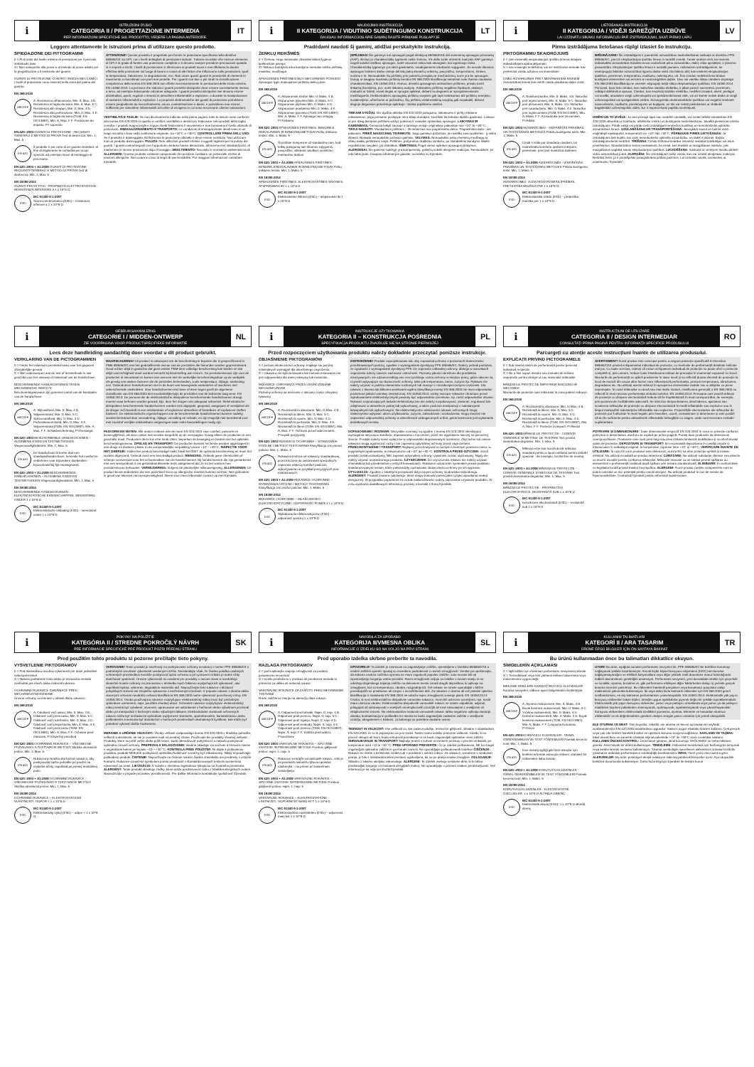i
ISTRUZIONI D'USO
CATEGORIA II / PROGETTAZIONE INTERMEDIA
PER INFORMAZIONI SPECIFICHE SUL PRODOTTO, VEDERE LA PAGINA ANTERIORE.
IT
Leggere attentamente le istruzioni prima di utilizzare questo prodotto.
SPIEGAZIONE DEI PITTOGRAMMI
0 = Al di sotto del livello minimo di prestazioni per il pericolo individuale dato
X= Non sottoposto alla prova o al metodo di prova adatto per la progettazione o il materiale del guanto
GUANTI DI PROTEZIONE CONTRO I RISCHI MECCANICI
I livelli di protezione sono misurati nella zona del palmo del guanto.
EN 388:2016
ABCDEF
A. Resistenza all'abrasione, Min. 0; Max. 4 B. Resistenza al taglio da lama, Min. 0; Max. 5 C. Resistenza allo strappo, Min. 0; Max. 4 D. Resistenza alla perforazione, Min. 0; Max. 4 E. Resistenza al taglio da lama (TDM, EN ISO13997), Min. A; Max. F F. Protezione da impatto, P= superato
EN 420: 2003 GUANTI DI PROTEZIONE - REQUISITI GENERALI E METODI DI PROVA Test di destrezza: Min. 1; Max. 5
EN 420
Il prodotto è più corto di un guanto standard, al fine di migliorarne la comodità per scopi speciali, ad esempio lavori di montaggio di precisione.
EN 420: 2003 + A1:2009 GUANTI DI PROTEZIONE - REQUISITI GENERALI E METODI DI PROVA Test di destrezza: Min. 1; Max. 5
EN 16350:2014
GUANTI PROTETTIVI - PROPRIETÀ ELETTROSTATICHE. RESISTENZA INFERIORE A 1 x 10^8 Ω
ESD
IEC 61340-5-1:2007
Scarica elettrostatica (ESD) – resistenza inferiore a 1 x 10^9 Ω
ATTENZIONE! Questo prodotto è progettato per fornire la protezione specificata nella direttiva 89/686/CE sui DPI, con i livelli dettagliati di prestazioni indicati. Tuttavia ricordate che nessun elemento di DPI è in grado di fornire una protezione completa e si devono sempre prendere precauzioni quando si è esposti a rischi. I livelli di prestazione si riferiscono ai prodotti nuovi e non riflettono la durata effettiva della protezione sul luogo di lavoro a causa di altri fattori che influiscono sulle prestazioni, quali la temperatura, l'abrasione, la degradazione, ecc. Non usare questi guanti in prossimità di elementi in movimento o macchinari con parti non protette. Per i guanti con due o più strati la classificazione complessiva della norma EN 388:2003 non riflette necessariamente le prestazioni dello strato esterno. EN 16350:2014: La persona che indossa i guanti protettivi dissipativi deve essere correttamente messa a terra, ad esempio indossando calzature adeguate. I guanti protettivi dissipativi non devono essere disimballati, aperti, regolati o rimossi in atmosfere infiammabili o esplosive, o durante la manipolazione di sostanze infiammabili o esplosive. Le proprietà elettrostatiche dei guanti di protezione potrebbero essere pregiudicate da invecchiamento, usura, contaminazione e danni, e potrebbero non essere sufficienti per atmosfere infiammabili arricchite di ossigeno in cui sono necessarie ulteriori valutazioni.
VESTIBILITÀ E TAGLIE: Se non diversamente indicato nella prima pagina, tutte le misure sono conformi alla norma EN 420:2003 in quanto a comfort, vestibilità e destrezza. Indossare solo prodotti della taglia corretta. I prodotti troppo larghi o troppo stretti limiteranno il movimento e non forniranno il livello ottimale di protezione. IMMAGAZZINAMENTO E TRASPORTO: Le condizioni di immagazzinato ideali sono in un luogo asciutto e buio nella confezione originale, tra +10°C e +30°C. CONTROLLARE PRIMA DELL'USO: Se il prodotto è danneggiato, NON fornirà la protezione ottimale e deve essere sostituito. Non utilizzare mai un prodotto danneggiato. PULIZIA: Non utilizzare prodotti chimici o oggetti taglienti per la pulizia dei guanti. I guanti contrassegnati con l'opportuno simbolo hanno dimostrato, attraverso test standardizzati, di mantenere le stesse prestazioni dopo il lavaggio. SMALTIMENTO: Secondo le normative ambientali locali. ALLERGENI: Questo prodotto contiene componenti che possono costituire un potenziale rischio di reazioni allergiche. Non usare in caso di segni di ipersensibilità. Per maggiori informazioni contattare Ejendals.
i
NAUDOJIMO INSTRUKCIJA
II KATEGORIJA / VIDUTINIO SUDĖTINGUMO KONSTRUKCIJA
DAUGIAU INFORMACIJOS APIE GAMINĮ RASITE PIRMAME PUSLAPYJE
LT
Pradėdami naudoti šį gaminį, atidžiai perskaitykite instrukciją.
ŽENKLŲ REIKŠMĖS
0 = Žemiau, negu minimalus charakteristikos lygmuo konkrečiam pavojui
X= Nebuvo bandytas arba bandymo metodas netiko pirštinių modeliui, medžiagai.
APSAUGINĖS PIRŠTINĖS NUO MECHANINIO POVEIKIO
Apsaugos lygis matuojamas pirštinių delnų plote.
EN 388:2016
ABCDEF
A. Atsparumas trinčiai Min. 0; Maks. 4 B. Atsparumas įpjovimui Min. 0; Maks. 5 C. Atsparumas plyšimui Min. 0; Maks. 4 D. Atsparumas pradūrimui Min. 0; Maks. 4 E. Atsparumas įpjovimui (TDM, EN ISO13997) Min. A; Maks. F F. Apsauga nuo smūgių, P=Tinkama
EN 420: 2003 APSAUGINĖS PIRŠTINĖS. BENDRIEJI REIKALAVIMAI IR BANDYMŲ METODAI Pirštų miklumo testas: Min. 1; Maks. 5
EN 420
Ši pirštinė trumpesnė už standartinę tam, kad teiktų patogumą tam tikromis sąlygomis, pavyzdžiui, atliekant smulkius surinkimo, montavimo darbus.
EN 420: 2003 + A1:2009 APSAUGINĖS PIRŠTINĖS. BENDRIEJI REIKALAVIMAI IR BANDYMŲ METODAI Pirštų miklumo testas: Min. 1; Maks. 5
EN 16350:2014
APSAUGINĖS PIRŠTINĖS. ELEKTROSTATINĖS SAVYBĖS. ATSPARUMAS IKI 1 x 10^8 Ω
ESD
IEC 61340-5-1:2007
Elektrostatinė iškrova (ESD) – atsparumas iki 1 x 10^9 Ω
ĮSPĖJIMAS! Šis gaminys turi apsaugoti pagal direktyvą 89/686/EEB dėl asmeninių apsaugos priemonių (AAP), tikslius jo charakteristikų lygmenis rasite žemiau. Vis dėlto turite atsiminti, kad joks AAP gaminys negali suteikti visiškos apsaugos, todėl visuomet reikia būti atsargiam, kai egzistuoja rizika. Charakteristikų lygmenys yra skirti gaminiams, naudojamiems idealiomis sąlygomis. Jie nerodo tikrosios apsaugos trukmės darbo vietoje dėl kitų įtaką darančių veiksnių, pavyzdžiui, temperatūros, trinties, suirimo ir kt. Nenaudokite šių pirštinių prie judančių įrenginių ar mechanizmų, kurie yra be apsaugos. Dviejų ar daugiau sluoksnių pirštinių bendra EN 388:2003 klasifikacija nebūtinai rodo išorinio sluoksnio charakteristikas. EN 16350:2014: Asmuo, dėvintis apsaugines antistatines pirštines, privalo turėti tinkamą įžeminimą, pvz. avėti tinkamą avalynę. Antistatinių pirštinių negalima išpakuoti, atidaryti, matuotis ar šalinti, esant degiai ar sprogiai aplinkai, dirbant su degiomis ar sprogstamosiomis medžiagomis. Elektrostatinės apsauginių pirštinių savybės gali tapti netinkamos dėl pirštinių senėjimo, susidėvėjimo, užteršumo ar pažeidimų. Šių pirštinių elektrostatinių savybių gali nepakakti, dirbant degioje deguonies prisotintoje aplinkoje - būtina papildoma analizė.
TINKAMI DYDŽIAI. Visi dydžiai atitinka EN 420:2003 patogumo, tinkamumo ir pirštų miklumo reikalavimus, jeigu pirmame puslapyje nėra kitaip nurodyta. Dėvėkite tik tinkamo dydžio gaminius. Laisvos ar per daug įtemptos pirštinės varžys judesius ir neuteiks optimalios apsaugos. LAIKYMAS IR GABENIMAS. Geriausia laikyti sausoje ir tamsioje vietoje originalioje pakuotėje nuo +10° iki +30° C. TIKKA NAUDOTI. Vienkartines pirštines – 36 mėnesius nuo pagaminimo datos. Pagaminimo data - ant pakuotės. PRIEŠ NAUDOJIMĄ TIKRINKITE. Jeigu gaminys pažeistas, jis neatliks savo paskirties - jį reikia išmesti. Niekada nenaudokite pažeisto gaminio. VALYMAS. Nenaudokite jokių cheminių medžiagų ar aštrių daiktų pirštinėms valyti. Pirštinės, pažymėtos skalbimo simboliu, po standartinio bandymo išlaikė nepakitusias savybes, jas išskalbus. IŠMETIMAS. Pagal vietos aplinkos apsaugos įstatymus. ALERGENAI. Šio gaminio sudėtyje yra komponentų, galinčių sukelti alergines reakcijas. Nenaudokite, jei oda labai jautri. Daugiau informacijos gausite, susisiekę su Ejendals.
i
LIETOŠANAS INSTRUKCIJA
II KATEGORIJA / VIDĒJI SAREŽĢĪTA UZBŪVE
LAI UZZINĀTU SĪKĀKU INFORMĀCIJU PAR IZSTRĀDĀJUMU, SKAT. PIRMO LAPU
LV
Pirms izstrādājuma lietošanas rūpīgi izlasiet šo instrukciju.
PIKTOGRAMMU SKAIDROJUMS
0 = zem minimālā ekspluatācijas īpašību līmeņa dotajam individuālajam apdraudējumam
X = nav iesniegts testēšanai, vai arī testēšanas metode nav piemērota cimdu uzbūvei vai materiālam
CIMDI AIZSARDZĪBAI PRET MEHĀNISKIEM RISKIEM
Aizsardzības līmeni tiek mērīti cimdu plaukstas daļas zonā.
EN 388:2016
ABCDEF
A. Nodilumizturība, Min. 0; Maks. 4 B. Noturība pret iegriezumiem, Min. 0; Maks. 5 C. Noturība pret plīsumiem, Min. 0; Maks. 4 D. Noturība pret caurduršanu, Min. 0; Maks. 4 E. Noturība pret iegriezumiem (TDM, EN ISO13997), Min. A; Maks. F F. Aizsardzība pret triecieniem, P=Atbilst
EN 420: 2003 AIZSARGCIMDI - VISPĀRĪGĀS PRASĪBAS UN TESTĒŠANAS METODES Pirkstu kustīguma tests: Min. 1; Maks. 5
EN 420
Cimdi ir īsāki par standarta cimdiem, lai nodrošinātu komfortu īpašiem mērķiem, piemēram, precīzas montāžas darbiem.
EN 420: 2003 + A1:2009 AIZSARGCIMDI - VISPĀRĪGĀS PRASĪBAS UN TESTĒŠANAS METODES Pirkstu kustīguma tests: Min. 1; Maks. 5
EN 16350:2014
AIZSARGCIMDI - ELEKTROSTATISKĀS ĪPAŠĪBAS. PRETESTĪBA MAZĀKA PAR 1 x 10^8 Ω
ESD
IEC 61340-5-1:2007
Elektrostatiskā izlāde (ESD) – pretestība mazāka par 1 x 10^9 Ω
BRĪDINĀJUMS! Šis izstrādājums ir paredzēts aizsardzības nodrošināšanai saskaņā ar direktīvu PPE 89/686/EC, precīzi ekspluatācijas īpašību līmeņi ir norādīti zemāk. Tomēr ņemiet vērā, ka neviens individuālās aizsardzības līdzeklis nevar nodrošināt pilnu aizsardzību, tādēļ, riska apstākļos, ir jāievēro piesardzība. Ekspluatācijas īpašību līmeņi ir norādīti jauniem, nelietotiem izstrādājumiem, tie neatspoguļo faktisko aizsardzības ilgumu darba vietā citu faktoru dēļ, kas ietekmē ekspluatācijas īpašības, piemēram, temperatūru, nodilumu, nolietojumu, utt. Šos cimdus nedrīkst lietot blakus kustīgiem elementiem vai iericēm ar neaizsargātām daļām. Divu vai vairāku slāņu cimdiem vispārīgā EN 388:2003 klasifikācija ne vienmēr atspoguļo ārējā slāņa ekspluatācijas īpašības. EN 16350:2014 Personai, kura lieto cimdus, kas nodrošina statisko elektrību, ir jābūt pareizi sazemētai, piemēram, valkājot atbilstošus apavus. Cimdus, kas neuzkrāj statisko elektrību, nedrīkst izsaiņot, atvērt, pielāgot vai novilkt, atrodoties viegli uzliesmojošā vai sprādzienbīstamā vidē, vai arī kamēr notiek darbs ar viegli uzliesmojošām vai sprāgstošām vielām. Aizsargcimdu elektrostatiskās īpašības var negatīvi ietekmēt novecošanās, nodilums, piesārņojums un bojājumi, un tās var nebūt pietiekamas ar skābekli bagātinātās uzliesmojošās vidēs, kur ir nepieciešami papildu novērtējumi.
IZMĒRI UN TO IZVĒLE: Ja vien pirmajā lapā nav norādīts savādāk, visi izmēri atbilst standartam EN 420:2003 attiecībā uz komfortu, atbilstošu izmēru un kustīguma nodrošināšanu. Jāvalkā piemērota izmēra izstrādājums. Pārāk vaļīgi vai pārāk cieši izstrādājumi ierobežos kustības un nenodrošinās optimālo aizsardzības līmeni. UZGLABĀŠANA UN TRANSPORTĒŠANA: Jāuzglabā sausā un tumšā vietā oriģinālajā iepakojumā, temperatūrā no +10° līdz +30°C. PĀRBAUDE PIRMS LIETOŠANAS: Ja izstrādājums tiek bojāts, tas vairs nenodrošinās optimālo aizsardzību, un tādēļ ir jāizmet. Bojātu izstrādājumu lietot nedrīkst. TĪRĪŠANA: Cimdu tīrīšanai nedrīkst izmantot nekādas ķīmikālijas vai asus priekšmetus. Standartizētos testos noskaidrots, ka cimdi, kas marķēti ar mazgāšanas simbolu, pēc mazgāšanas saglabā savas ekspluatācijas īpašības. LIKVIDĒŠANA: Saskaņā ar vietējiem tiesību aktiem vides aizsardzības jomā. ALERĢĒNI: Šis izstrādājums satur vielas, kas var izraisīt alerģiskas reakcijas. Nedrīkst lietot, ja ir parādījušās paaugstinātas jutības pazīmes. Lai uzzinātu vairāk, sazinieties ar uzņēmumu "Ejendals".
i
GEBRUIKSAANWIJZING
CATEGORIE I / MIDDEN-ONTWERP
ZIE VOORPAGINA VOOR PRODUCTSPECIFIEKE INFORMATIE
NL
Lees deze handleiding aandachtig door voordat u dit product gebruikt.
VERKLARING VAN DE PICTOGRAMMEN
0 = Onder het minimum prestatieniveau voor het gegeven afzonderlijke gevaar
X = Niet onderworpen aan de test of testmethode is niet geschikt voor het ontwerp of materiaal van de handschoen
BESCHERMENDE HANDSCHOENEN TEGEN MECHANISCHE RISICO'S
Beschermingsniveaus zijn gemeten vanaf van de handpalm van de handschoen.
EN 388:2016
ABCDEF
A. Slijtvastheid, Min. 0; Max. 4 B. Snijweerstand, Min. 0; Max. 5 C. Scheurvastheid, Min. 0; Max. 4 D. Perforatieweerstand, Min. 0; Max. 4 E. Snijweerstand (TDM, EN ISO13997), Min. A; Max. F F. Schokbescherming, P=Geslaagd
EN 420: 2003 BESCHERMENDE HANDSCHOENEN – ALGEMENE EISEN EN TESTMETHODEN Vingervaardigheidstest: Min. 1; Max. 5
EN 420
De handschoen is korter dan een standaardhandschoen, teneinde het comfort te verbeteren voor bijzondere doeleinden - bijvoorbeeld bij fijn montagewerk.
EN 420: 2003 + A1:2009 BESCHERMENDE HANDSCHOENEN – ALGEMENE EISEN EN TESTMETHODEN Vingervaardigheidstest: Min. 1; Max. 5
EN 16350:2014
BESCHERMENDE HANDSCHOENEN - ELEKTROSTATISCHE EIGENSCHAPPEN. WEERSTAND ONDER 1 x 10^8 Ω
ESD
IEC 61340-5-1:2007
Elektrostatische ontlading (ESD) – weerstand onder 1 x 10^9 Ω
WAARSCHUWING! Dit product is ontworpen om de bescherming te bepalen die is gespecificeerd in PBM 89/686/EG met het gedetailleerde niveau van de prestaties die hieronder worden gepresenteerd. Houd echter altijd in gedachte dat geen enkele PBM-item volledige bescherming kan bieden en dat altijd voorzichtigheid moet worden betracht bij blootstelling aan risico's. De prestatieniveaus zijn voor de producten in nieuwstaat en komen niet overeen met de werkelijke beschermingsduur op de werkplek als gevolg van andere factoren die de prestaties beïnvloeden, zoals temperatuur, slijtage, aantasting enz. Gebruik deze handschoenen niet in de buurt van bewegende onderdelen of machines met onbeschermde onderdelen. Voor handschoenen met twee of meer lagen geeft de algemene classificatie van EN 388:2003 niet noodzakelijkerwijs de prestaties van de buitenste laag weer. EN 16350:2014: De persoon die de elektrostatische dissipatieve beschermende handschoenen draagt, moeten naar behoren worden geaard, bijv. door het dragen van adequaat schoeisel. Elektrostatische dissipatieve beschermende handschoenen worden niet uitgepakt, geopend, aangepast of verwijderd als de drager zich bevindt in een ontvlambare of explosieve atmosfeer of brandbare of explosieve stoffen hanteert. De elektrostatische eigenschappen van de beschermende handschoenen kunnen nadelig worden beïnvloed door veroudering, slijtage, vervuiling en schade, en zijn mogelijk niet toereikend voor met zuurstof verrijkte ontvlambare omgevingen waar extra beoordelingen nodig zijn.
PASVORM EN MATEN: Alle maten voldoen aan de norm EN 420:2003 voor comfort, pasvorm en beweeglijkheid, als deze zaken niet worden toegelicht op de voorpagina. Draag alleen de producten in een geschikte maat. Producten die te los of te strak zitten, beperken de beweging en bieden niet het optimale beschermingsniveau. OPSLAG EN TRANSPORT: De producten kunnen het beste worden opgeslagen in een droge en donkere plaats, in de oorspronkelijke verpakking tussen +10° - +30°C. INSPECTIE VOOR HET GEBRUIK: Indien het product beschadigd raakt, biedt het NIET de optimale bescherming en moet het worden afgevoerd. Gebruik nooit een beschadigd product. REINIGING: Gebruik geen chemicaliën of scherpe voorwerpen voor het schoonmaken van de handschoenen. Bij handschoenen die zijn gemarkeerd met een wassymbool is via gestandaardiseerde tests aangetoond dat ze na het wassen hun prestatieniveau behouden. VERWIJDERING: Volgens de plaatselijke milieuwetgeving. ALLERGENEN: Dit product bevat onderdelen die een potentieel risico op allergische reacties kunnen vormen. Niet gebruiken in geval van tekenen van overgevoeligheid. Neem voor meer informatie contact op met Ejendals.
i
INSTRUKCJE UŻYTKOWANIA
KATEGORIA II – KONSTRUKCJA POŚREDNIA
SPECYFIKACJA PRODUKTU ZNAJDUJE SIĘ NA STRONIE PIERWSZEJ
PL
Przed rozpoczęciem użytkowania produktu należy dokładnie przeczytać poniższe instrukcje.
OBJAŚNIENIE PIKTOGRAMÓW
0 = poziom skuteczności ochrony znajduje się poniżej minimalnych wymagań dla określonego zagrożenia.
X = rękawica nie była testowana lub metoda testowania nie jest odpowiednia dla danej rękawicy lub materiału.
RĘKAWICE CHRONIĄCE PRZED ZAGROŻENIAMI MECHANICZNYMI
Poziomy ochrony są mierzone z obszaru części chwytnej rękawicy.
EN 388:2016
ABCDEF
A. Rezistență la abraziune, Min. 0; Max. 4 B. Rezistență la tăiere, Min. 0; Max. 5 C. Rezistență la rupere, Min. 0; Max. 4 D. Rezistență la perforație, Min. 0; Max. 4 E. Rezistență la tăiere (TDM, EN ISO13997), Min. A; Max. F F. Ochrona przed uderzeniami, P=wynik pozytywny
EN 420: 2003 RĘKAWICE OCHRONNE – WYMAGANIA OGÓLNE I METODY TESTOWANIA Klasyfikacja zręczności palców: Min. 1; Maks. 5
EN 420
Rękawica krótsza od rękawicy standardowej, przeznaczona do zastosowań specjalnych; zapewnia większy komfort podczas wykonywania na przykład precyzyjnych prac montażowych.
EN 420: 2003 + A1:2009 RĘKAWICE OCHRONNE – WYMAGANIA OGÓLNE I METODY TESTOWANIA Klasyfikacja zręczności palców: Min. 1; Maks. 5
EN 16350:2014
RĘKAWICE OCHRONNE – WŁAŚCIWOŚCI ELEKTROSTATYCZNE. ODPORNOŚĆ PONIŻEJ 1 x 10^8 Ω
ESD
IEC 61340-5-1:2007
Wyładowania elektrostatyczne (ESD) – odporność poniżej 1 x 10^9 Ω
OSTRZEŻENIE! Produkt zaprojektowano tak, aby zapewniał ochronę o poziomach skuteczności przedstawionych poniżej, zgodnie z wymaganiami dyrektywy PPE 89/686/EC. Należy jednak pamiętać, że zgodność z wymaganiami dyrektywy PPE nie zapewnia całkowitej ochrony, dlatego w warunkach zagrożenia należy zawsze zachować ostrożność. Poziomy jakości określono dla produktów nieużywanych; nie odzwierciedlają one rzeczywistego czasu ochrony w miejscu pracy, gdzie obecne są czynniki wpływające na skuteczność ochrony, takie jak temperatura, tarcie, zużycie itp. Rękawic nie należy używać w pobliżu elementów ruchomych lub maszyn z niezabezpieczonymi częściami. Dla rękawic z dwoma lub kilkoma warstwami ogólna klasyfikacja normy EN 388:2003 nie musi odpowiadać poziomowi jakości warstwy zewnętrznej. EN 16350:2014: osoby noszące rękawice chroniące przed wyładowaniami elektrostatycznymi powinny być odpowiednio uziemione, np. nosić odpowiednie obuwie. Rękawic rozpraszających ładunki elektrostatyczne nie należy rozpakowywać, otwierać, regulować lub zdejmować w atmosferze palnej lub wybuchowej, a także podczas manipulacji z substancjami łatwopalnymi lub wybuchowymi. Na elektrostatyczne właściwości rękawic ochronnych mogą niekorzystnie wpływać: okres użytkowania, zużycie, zabrudzenia i uszkodzenia; mogą również nie zapewniać odpowiedniej ochrony w atmosferach wzbogaconych w tlen, gdzie konieczne jest wykonanie dodatkowych testów.
DOPASOWANIE I ROZMIAR: Wszystkie rozmiary są zgodne z normą EN 420:2003 określającą wymagania dotyczące komfortu, dopasowania i zręczności, jeżeli nie wyjaśniono inaczej na pierwszej stronie. Produkt należy nosić wyłącznie w odpowiednio dopasowanym rozmiarze. Zbyt luźne lub ciasne rękawice mogą ograniczać ruchy i nie zapewnią optymalnej ochrony przed zagrożeniem. PRZECHOWYWANIE I TRANSPORT: Najlepiej przechowywać w suchym i ciemnym pomieszczeniu, w oryginalnym opakowaniu, w temperaturze od +10° do +30 °C. KONTROLA PRZED UŻYCIEM: Jeżeli produkt został uszkodzony, NIE zapewni optymalnej ochrony i powinien zostać utylizowany. Nigdy nie należy używać uszkodzonego produktu. CZYSZCZENIE: Do czyszczenia rękawic nie należy używać chemikaliów lub przedmiotów o ostrych krawędziach. Rękawice oznaczone symbolem prania poddano standaryzowanym testom, które potwierdziły zachowanie skuteczności ochrony po ich wypraniu. UTYLIZACJA: Zgodnie z lokalnymi przepisami dotyczącymi ochrony środowiska naturalnego. ALERGENY: Produkt zawiera substancje, które mogą stanowić potencjalne ryzyko wywołania reakcji alergicznej. W przypadku pojawienia się oznak nadwrażliwości należy zaprzestać używania produktu. W celu uzyskania dodatkowych informacji, prosimy o kontakt z firmą Ejendals.
i
INSTRUCȚIUNI DE UTILIZARE
CATEGORIA II / DESIGN INTERMEDIAR
CONSULTAȚI PRIMA PAGINĂ PENTRU INFORMAȚII SPECIFICE PRODUSULUI
RO
Parcurgeți cu atenție aceste instrucțiuni înainte de utilizarea produsului.
EXPLICAȚII PRIVIND PICTOGRAMELE
0 = Sub nivelul minim de performanță pentru pericolul individual respectiv
X = Nu a fost supus testului sau metodei de testare nepotrivite pentru design-ul sau materialul mănușilor
MĂNUȘI DE PROTECȚIE ÎMPOTRIVA RISCURILOR MECANICE
Nivelurile de protecție sunt măsurate în zona palmei mănușii.
EN 388:2016
ABCDEF
A. Rezistență la abraziune, Min. 0; Max. 4 B. Rezistență la tăiere, Min. 0; Max. 5 C. Rezistență la rupere, Min. 0; Max. 4 D. Rezistență la perforație, Min. 0; Max. 4 E. Rezistență la tăiere (TDM, EN ISO13997), Min. A; Max. F F. Protecție la impact, P=Reușit
EN 420: 2003 MĂNUȘI DE PROTECȚIE - CERINȚE GENERALE ȘI METODE DE TESTARE Test privind dexteritatea degetelor: Min. 1; Max. 5
EN 420
Mănușa este mai scurtă decât mănușa standard pentru a spori confortul pentru utilizări speciale - de exemplu, lucrări fine de montaj.
EN 420: 2003 + A1:2009 MĂNUȘI DE PROTECȚIE - CERINȚE GENERALE ȘI METODE DE TESTARE Test privind dexteritatea degetelor: Min. 1; Max. 5
EN 16350:2014
MĂNUȘI DE PROTECȚIE - PROPRIETĂȚI ELECTROSTATICE. REZISTENȚĂ SUB 1 x 10^8 Ω
ESD
IEC 61340-5-1:2007
Descărcare electrostatică (ESD) – rezistență sub 1 x 10^9 Ω
AVERTISMENT! Acest produs este conceput pentru a asigura protecția specificată în Directiva 89/686/CEE privind echipamentul individual de protecție, cu nivelurile de performanță detaliate indicate mai jos. Cu toate acestea, rețineți că niciun echipament individual de protecție nu poate oferi o protecție completă și, prin urmare, trebuie luate întotdeauna măsuri de precauție în momentul expunerii la riscuri. Nivelurile de performanță se aplică produselor în stare nouă și nu reflectă durata efectivă de protecție la locul de muncă din cauza altor factori care influențează performanța, precum temperatura, abraziunea, degradarea etc. Nu utilizați aceste mănuși în apropierea elementelor mobile sau a utilajelor cu piese neprotejate. În cazul mănușilor cu două sau mai multe straturi, clasificarea generală a EN 388:2003 nu reflectă în mod necesar performanța stratului exterior. EN 16350:2014: Persoana care poartă mănuși de protecție cu disipare electrostatică trebuie să fie împământată în mod corespunzător, de exemplu, prin purtarea de încălțăminte adecvată. Se interzice despachetarea, deschiderea, ajustarea sau scoaterea mănușilor de protecție cu disipare electrostatică în medii inflamabile sau explozive sau în timpul manipulării substanțelor inflamabile sau explozive. Proprietățile electrostatice ale mănușilor de protecție pot fi afectate în mod negativ prin învechire, uzură, contaminare și deteriorare și este posibil să nu fie suficiente pentru atmosferele inflamabile îmbogățite cu oxigen, unde sunt necesare evaluări suplimentare.
POTRIVIRE ȘI DIMENSIONARE: Toate dimensiunile respectă EN 420:2003 în ceea ce privește confortul, potrivirea și dexteritatea, dacă nu se explică pe prima pagină. Purtați doar produsele de dimensiuni corespunzătoare. Produsele care sunt prea largi sau prea strâmte limitează mobilitatea și nu oferă nivelul optim de protecție. DEPOZITARE ȘI TRANSPORT: Se recomandă depozitarea în condiții uscate și întunecoase în ambalajul original, la temperaturi cuprinse între +10° și +30°C. VERIFICARE ÎNAINTE DE UTILIZARE: În cazul în care produsul este deteriorat, acesta NU va oferi protecție optimă și trebuie eliminat. Nu utilizați niciodată un produs deteriorat. CURĂȚARE: Nu utilizați substanțe chimice sau obiecte cu muchii ascuțite pentru curățarea mănușilor. Mănușile marcate cu un simbol privind spălarea au demonstrat o performanță continuă după spălare prin testare standardizată. ELIMINARE: În conformitate cu legislația locală privind mediul înconjurător. ALERGENI: Acest produs conține componente care ar putea constitui un risc potențial pentru reacții alergice. Nu utilizați produsul în caz de semne de hipersensibilitate. Contactați Ejendals pentru informații suplimentare.
i
POKYNY NA POUŽITIE
KATEGÓRIA II / STREDNE POKROČILÝ NÁVRH
PRE INFORMÁCIE ŠPECIFICKÉ PRE PRODUKT POZRI PREDNÚ STRANU
SK
Pred použitím tohto produktu si pozorne prečítajte tieto pokyny.
VYSVETLENIE PIKTOGRAMOV
0 = Pod minimálnou úrovňou výkonnosti pre dané jednotlivé nebezpečenstvá
X = Nebolo podrobené testu alebo je testovacia metóda nevhodná pre návrh alebo materiál rukavice
OCHRANNÉ RUKAVICE CHRÁNIACE PRED MECHANICKÝMI RIZIKAMI
Úrovne ochrany sú merané v oblasti dlane rukavice.
EN 388:2016
ABCDEF
A. Odolnosť voči oderu, Min. 0; Max. 4 B. Odolnosť voči prerezaniu, Min. 0; Max. 5 C. Odolnosť voči roztrhnutiu, Min. 0; Max. 4 D. Odolnosť voči prepichnutiu, Min. 0; Max. 4 E. Odolnosť voči prerezaniu (TDM, EN ISO13997), Min. A; Max. F F. Ochrana pred nárazom, P=Úspešný priechod
EN 420: 2003 OCHRANNÉ RUKAVICE – VŠEOBECNÉ POŽIADAVKY A TESTOVACIE METÓDY Skúška obratnosti prstov: Min. 1; Max. 5
EN 420
Rukavica je kratšia ako bežná rukavica, aby poskytovala lepšie pohodlie pri použití na osobitné účely, napríklad pri jemnej montážnej práci.
EN 420: 2003 + A1:2009 OCHRANNÉ RUKAVICE – VŠEOBECNÉ POŽIADAVKY A TESTOVACIE METÓDY Skúška obratnosti prstov: Min. 1; Max. 5
EN 16350:2014
OCHRANNÉ RUKAVICE – ELEKTROSTATICKÉ VLASTNOSTI. ODPOR < 1 x 10^8 Ω
ESD
IEC 61340-5-1:2007
Elektrostatický výboj (ESD) – odpor < 1 x 10^9 Ω
VAROVANIE! Tento produkt je navrhnutý na poskytovanie ochrany uvedenej v norme PPE 89/686/ES s podrobnými úrovňami výkonnosti uvedenými nižšie. Nezabúdajte však, že žiadna položka osobných ochranných prostriedkov nemôže poskytovať úplnú ochranu a pri vystavení rizikám je nutné vždy dodržiavať opatrnosť. Úrovne výkonnosti sú uvedené pre produkty v novom stave a neodrážajú skutočné trvanie ochrany na pracovisku v dôsledku iných faktorov ovplyvňujúcich výkonnosť, ako napríklad teplota, oderenie, degradácie materiálu atď. Nepoužívajte tieto rukavice v blízkosti pohyblivých súčastí ani strojného vybavenia s nechránenými časťami. V prípade rukavíc s dvoma alebo viacerými vrstvami neodráža celková klasifikácia EN 388:2003 nutne výkonnosť povrchovej vrstvy. EN 16350:2014: Osoba používajúca rukavice rozptyľujúce elektrostatický náboj musí byť príslušným spôsobom uzemnená, napr. použitím vhodnej obuvi. Ochranné rukavice rozptyľujúce elektrostatický náboj nesmú byť vybalené, otvorené, upravované ani odstránené v horľavom alebo výbušnom prostredí alebo pri manipulácii s horľavými alebo výbušnými látkami. Elektrostatické vlastnosti ochranných rukavíc môžu byť nežiaducim spôsobom ovplyvnené starnutím, opotrebovaním, kontamináciou alebo poškodením a nemusia byť dostatočné v horľavých prostrediach obohatených kyslíkom, kde môže byť potrebné vykonať ďalšie hodnotenie.
MERANIE A URČENIE VEĽKOSTI: Všetky veľkosti zodpovedajú norme EN 420:2003 z hľadiska pohodlia, veľkosti a obratnosti, ak nie je uvedené inak na prednej strane. Používajte len produkty vhodnej veľkosti. Produkty, ktoré sú príliš voľné alebo príliš tesné, budú obmedzovať pohyblivosť a nebudú poskytovať optimálnu úroveň ochrany. PREPRAVA A SKLADOVANIE: Ideálne skladujte na suchom a tmavom mieste v originálnom balení pri teplote +10 – +30 °C. KONTROLA PRED POUŽITÍM: Ak dôjde k poškodeniu produktu, produkt NEBUDE poskytovať optimálnu funkčnosť a mal by byť zlikvidovaný. Nikdy nepoužívajte poškodený produkt. ČISTENIE: Nepoužívajte na čistenie rukavíc žiadne chemikálie ani predmety s ostrými hranami. Rukavice označené symbolom prania preukázali v štandardizovaných testoch nezmenenú výkonnosť po praní. LIKVIDÁCIA: V súlade s miestnou legislatívou týkajúcou sa životného prostredia. ALERGÉNY: Tento produkt obsahuje zložky, ktoré môžu predstavovať riziko z hľadiska alergických reakcií. Nepoužívajte v prípade príznakov precitlivenosti. Pre ďalšie informácie kontaktujte spoločnosť Ejendals.
i
NAVODILA ZA UPORABO
KATEGORIJA II/VMESNA OBLIKA
INFORMACIJE O IZDELKU SO NA VOLJO NA PRVI STRANI
SL
Pred uporabo izdelka skrbno preberite ta navodila.
RAZLAGA PIKTOGRAMOV
0 = pod najmanjšo stopnjo zmogljivosti za podano posamezno nevarnost
X = ni bilo predloženo v preskus ali preskusna metoda ni primerna za obliko ali material rokavic
VAROVALNE ROKAVICE ZA ZAŠČITO PRED MEHANSKIMI TVEGANJI
Ravni zaščite se merijo na območju dlani rokavic.
EN 388:2016
ABCDEF
A. Odpornost proti obrabi, Najm. 0; najv. 4 B. Odpornost proti prerezu, Najm. 0; najv. 5 C. Odpornost proti trganju, Najm. 0; najv. 4 D. Odpornost proti prebodu, Najm. 0; najv. 4 E. Odpornost proti prerezu (TDM, EN ISO13997), Najm. A; najv. F F. Zaščita pred udarci, P=pozitivno
EN 420: 2003 VAROVALNE ROKAVICE – SPLOŠNE ZAHTEVE IN PRESKUSNE METODE Preskus gibljivosti prstov: najm. 1; najv. 5
EN 420
Rokavice so krajše od običajnih rokavic, zato je pri posebnih namenih njihova uporaba udobnejša – na primer pri natančnem sestavljanju.
EN 420: 2003 + A1:2009 VAROVALNE ROKAVICE – SPLOŠNE ZAHTEVE IN PRESKUSNE METODE Preskus gibljivosti prstov: najm. 1; najv. 5
EN 16350:2014
VAROVALNE ROKAVICE – ELEKTROSTATIČNE LASTNOSTI. ODPORNOST MANJ KOT 1 x 10^8 Ω
ESD
IEC 61340-5-1:2007
Elektrostatična razelektritev (ESD) – odpornost manj kot 1 x 10^9 Ω
OPOZORILO! Ta izdelek je zasnovan za zagotavljanje zaščite, opredeljene v Direktivi 89/686/EGS o osebni zaščitni opremi; spodaj so navedene podrobnosti o ravneh zmogljivosti. Vendar pa upoštevajte, da nobena osebna zaščitna oprema ne more zagotoviti popolne zaščite, zato morate biti ob izpostavljanju tveganju vedno previdni. Ravni zmogljivosti veljajo za izdelke v novem stanju in ne odražajo dejanskega trajanja zaščite na delovnem mestu zaradi drugih dejavnikov, ki vplivajo na zmogljivost, kot so temperatura, obraba, razgradnja itd. Teh rokavic ne smete uporabljati v bližini premikajočih se predmetov ali strojev z nezaščitenimi deli. Za rokavice z dvema ali več plastmi splošna klasifikacija iz standarda EN 388:2003 ne odraža nujno zmogljivosti zunanje plasti. EN 16350:2014: Oseba, ki nosi elektrostatično disipativne varovalne rokavice, mora biti ustrezno ozemljena, npr. nositi mora ustrezno obutev. Elektrostatično disipativnih varovalnih rokavic ne smete odpakirati, odpirati, prilagajati ali odstranjevati v vnetljivih ali eksplozivnih ozračjih ali med rokovanjem z vnetljivimi ali eksplozivnimi snovmi. Na elektrostatične lastnosti varovalnih rokavic lahko negativno vplivajo staranje, obraba, kontaminacija in poškodbe ter morda ne bodo zagotavljale zadostne zaščite v vnetljivem ozračju, obogatenem s kisikom, za katerega so potrebne dodatne ocene.
TESNOST IN VELIKOST: Vse velikosti so, kar zadeva udobje, tesnost in gibljivost, skladne s standardom EN 420:2003, če to ni pojasnjeno na prvi strani. Nosite samo izdelke primerne velikosti. Izdelki, ki so preveč ohlapni ali tesni, bodo omejevali premikanje in ne bodo zagotavljali optimalne ravni zaščite. SHRANJEVANJE IN TRANSPORT: Najbolje hraniti v suhem in temnem prostoru v prvotni embalaži, pri temperaturi med +10 in +30 °C. PRED UPORABO PREVERITE: Če je izdelek poškodovan, NE bo mogel zagotavljati optimalne zaščite in ga morate zavreči. Ne uporabljajte poškodovanih izdelkov ČIŠČENJE: Rokavic ne čistite s kemičnimi sredstvi ali s predmeti z ostrimi robovi. Za rokavice, označene s simbolom pranja, je bilo s standardiziranimi preskusi ugotovljeno, da so po pranju enako zmogljive. ODLAGANJE: Skladno z lokalno okoljsko zakonodajo. ALERGENI: Ta izdelek vsebuje sestavne dele, ki bi lahko predstavljali tveganje za nastanek alergijskih reakcij. Ne uporabljajte v primeru znakov preobčutljivosti. Več informacij je na voljo pri družbi Ejendals.
i
KULLANIM TALİMATLARI
KATEGORİ II / ARA TASARIM
ÜRÜNE ÖZGÜ BİLGİLER İÇİN ÖN SAYFAYA BAKINIZ
TR
Bu ürünü kullanmadan önce bu talimatları dikkatlice okuyun.
SİMGELERİN AÇIKLAMASI
0 = İlgili tehlike için minimum performans seviyesinin altında
X = Test edilmedi veya test yöntemi eldiven tasarımına veya malzemesine uygun değil
MEKANİK RİSKLERE KARŞI KORUYUCU ELDİVENLER
Koruma seviyeleri, eldiven ayası bölgesinden ölçülmüştür.
EN 388:2016
ABCDEF
A. Aşınma mukavemeti, Min. 0; Maks. 4 B. Bıçak kesmesi mukavemeti, Min. 0; Maks. 5 C. Yırtılma mukavemeti, Min. 0; Maks. 4 D. Delinme mukavemeti, Min. 0; Maks. 4 E. Bıçak kesmesi mukavemeti (TDM, EN ISO13997), Min. A; Maks. F F. Çarpışma Koruması, P=Geçer
EN 420: 2003 KORUYUCU ELDİVENLER - GENEL GEREKSİNİMLER VE TEST YÖNTEMLERİ Parmak becerisi testi: Min. 1; Maks. 5
EN 420
İnce montaj işçiliği gibi özel amaçlar için konforu artırmak amacıyla eldiven, standart bir eldivenden daha kısadır.
EN 420: 2003 + A1:2009 KORUYUCU ELDİVENLER - GENEL GEREKSİNİMLER VE TEST YÖNTEMLERİ Parmak becerisi testi: Min. 1; Maks. 5
EN 16350:2014
KORUYUCU ELDİVENLER - ELEKTROSTATİK ÖZELLİKLER. 1 x 10^8 Ω ALTINDA DİRENÇ
ESD
IEC 61340-5-1:2007
Elektrostatik deşarj (ESD); 1 x 10^9 Ω altında direnç
UYARI! Bu ürün, aşağıda sunulan performans seviyeleri ile, PPE 89/686/EC'de belirtilen korumayı sağlayacak şekilde tasarlanmıştır. Ancak hiçbir kişisel koruyucu ekipmanın (KKE) tam koruma sağlayamayacağını ve tehlikeli kimyasallara veya diğer yüksek riskli durumlara maruz kalındığında tedbirli davranılması gerektiğini unutmayın. Performans seviyeleri, yeni durumdaki ürünler için geçerlidir ve sıcaklık, aşınma, bozulma vs. gibi performansı etkileyen diğer faktörlerden dolayı iş yerinde gerçek koruma süresini yansıtmaz. Bu eldivenleri hareketli parçaların veya korumasız parçalara sahip makinelerin yakınında kullanmayın. İki veya daha fazla katmanlı eldivenler için EN 388:2003 genel sınıflandırması, en dış katmanın performansını yansıtmayabilir. EN 16350:2014: Elektrostatik yük yayıcı koruyucu eldivenleri takan kişiler, örneğin uygun ayakkabılar giyerek doğru bir şekilde topraklanmalıdır. Elektrostatik yük yayıcı koruyucu eldivenler, yanıcı veya patlayıcı ortamlarda veya yanıcı ya da patlayıcı maddeleri taşırken paketinden alınmayacak, açılmayacak, ayarlanmayacak veya çıkarılmayacaktır. Koruyucu eldivenlerin elektrostatik özellikleri yıpranma, aşınma, kirlenme ve hasardan olumsuz etkilenebilir ve ek değerlendirme gereken oksijen zengini yanıcı ortamlar için yeterli olmayabilir.
ELE OTURMA VE EBAT: Tüm boyutlar, rahatlık, ele oturma ve beceri açısından ön sayfada açıklanmamışsa EN 420:2003 standardına uygundur. Sadece uygun ebattaki ürünleri kullanın. Çok gevşek veya çok sıkı ürünler hareketi kısıtlar ve optimum koruma seviyesi sağlamaz. SAKLAMA VE TAŞIMA: İdeal olarak kuru ve karanlık ortamda orijinal paketinde +10° ile +30°C arası sıcaklıkta saklanır. KULLANIM ÖNCESİ KONTROL: Ürün hasar görürse, ideal korumayı SAĞLAMAZ ve imha edilmesi gerekir. Asla hasarlı bir ürünü kullanmayın. TEMİZLEME: Eldivenleri temizlemek için herhangi bir kimyasal veya keskin kenarlı nesneler kullanmayın. Yıkama sembolüyle işaretlenen eldivenlerin standart testlerle yıkamanın ardından performansını sürdürdüğü kanıtlanmıştır. İMHA: Yerel çevre mevzuatına göre. ALERJENLER: Bu ürün, potansiyel alerjik reaksiyon riski taşıyabilecek bileşenler içerir. Aşırı duyarlılık belirtileri durumunda kullanmayın. Daha fazla bilgi için Ejendals ile iletişim kurun.